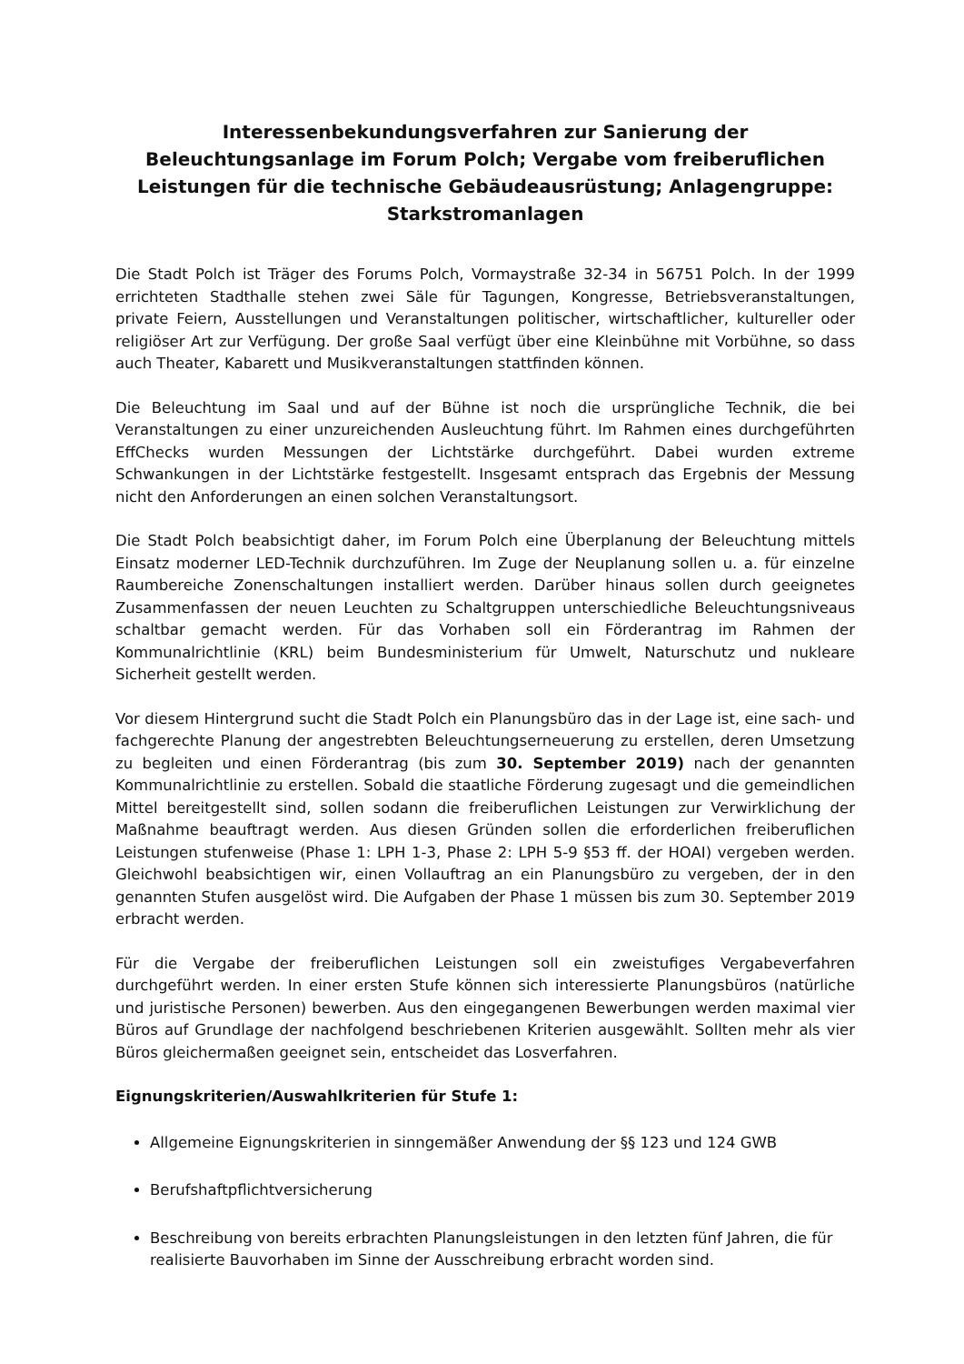Interessenbekundungsverfahren zur Sanierung der Beleuchtungsanlage im Forum Polch; Vergabe vom freiberuflichen Leistungen für die technische Gebäudeausrüstung; Anlagengruppe: Starkstromanlagen
Die Stadt Polch ist Träger des Forums Polch, Vormaystraße 32-34 in 56751 Polch. In der 1999 errichteten Stadthalle stehen zwei Säle für Tagungen, Kongresse, Betriebsveranstaltungen, private Feiern, Ausstellungen und Veranstaltungen politischer, wirtschaftlicher, kultureller oder religiöser Art zur Verfügung. Der große Saal verfügt über eine Kleinbühne mit Vorbühne, so dass auch Theater, Kabarett und Musikveranstaltungen stattfinden können.
Die Beleuchtung im Saal und auf der Bühne ist noch die ursprüngliche Technik, die bei Veranstaltungen zu einer unzureichenden Ausleuchtung führt. Im Rahmen eines durchgeführten EffChecks wurden Messungen der Lichtstärke durchgeführt. Dabei wurden extreme Schwankungen in der Lichtstärke festgestellt. Insgesamt entsprach das Ergebnis der Messung nicht den Anforderungen an einen solchen Veranstaltungsort.
Die Stadt Polch beabsichtigt daher, im Forum Polch eine Überplanung der Beleuchtung mittels Einsatz moderner LED-Technik durchzuführen. Im Zuge der Neuplanung sollen u. a. für einzelne Raumbereiche Zonenschaltungen installiert werden. Darüber hinaus sollen durch geeignetes Zusammenfassen der neuen Leuchten zu Schaltgruppen unterschiedliche Beleuchtungsniveaus schaltbar gemacht werden. Für das Vorhaben soll ein Förderantrag im Rahmen der Kommunalrichtlinie (KRL) beim Bundesministerium für Umwelt, Naturschutz und nukleare Sicherheit gestellt werden.
Vor diesem Hintergrund sucht die Stadt Polch ein Planungsbüro das in der Lage ist, eine sach- und fachgerechte Planung der angestrebten Beleuchtungserneuerung zu erstellen, deren Umsetzung zu begleiten und einen Förderantrag (bis zum 30. September 2019) nach der genannten Kommunalrichtlinie zu erstellen. Sobald die staatliche Förderung zugesagt und die gemeindlichen Mittel bereitgestellt sind, sollen sodann die freiberuflichen Leistungen zur Verwirklichung der Maßnahme beauftragt werden. Aus diesen Gründen sollen die erforderlichen freiberuflichen Leistungen stufenweise (Phase 1: LPH 1-3, Phase 2: LPH 5-9 §53 ff. der HOAI) vergeben werden. Gleichwohl beabsichtigen wir, einen Vollauftrag an ein Planungsbüro zu vergeben, der in den genannten Stufen ausgelöst wird. Die Aufgaben der Phase 1 müssen bis zum 30. September 2019 erbracht werden.
Für die Vergabe der freiberuflichen Leistungen soll ein zweistufiges Vergabeverfahren durchgeführt werden. In einer ersten Stufe können sich interessierte Planungsbüros (natürliche und juristische Personen) bewerben. Aus den eingegangenen Bewerbungen werden maximal vier Büros auf Grundlage der nachfolgend beschriebenen Kriterien ausgewählt. Sollten mehr als vier Büros gleichermaßen geeignet sein, entscheidet das Losverfahren.
Eignungskriterien/Auswahlkriterien für Stufe 1:
Allgemeine Eignungskriterien in sinngemäßer Anwendung der §§ 123 und 124 GWB
Berufshaftpflichtversicherung
Beschreibung von bereits erbrachten Planungsleistungen in den letzten fünf Jahren, die für realisierte Bauvorhaben im Sinne der Ausschreibung erbracht worden sind.